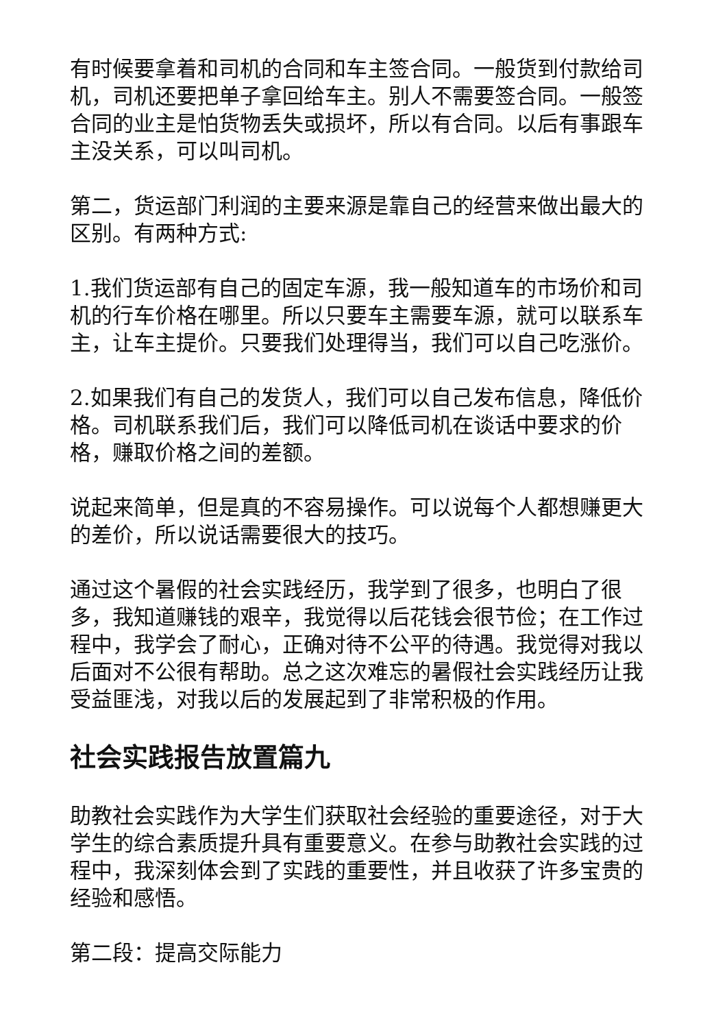有时候要拿着和司机的合同和车主签合同。一般货到付款给司机，司机还要把单子拿回给车主。别人不需要签合同。一般签合同的业主是怕货物丢失或损坏，所以有合同。以后有事跟车主没关系，可以叫司机。
第二，货运部门利润的主要来源是靠自己的经营来做出最大的区别。有两种方式:
1.我们货运部有自己的固定车源，我一般知道车的市场价和司机的行车价格在哪里。所以只要车主需要车源，就可以联系车主，让车主提价。只要我们处理得当，我们可以自己吃涨价。
2.如果我们有自己的发货人，我们可以自己发布信息，降低价格。司机联系我们后，我们可以降低司机在谈话中要求的价格，赚取价格之间的差额。
说起来简单，但是真的不容易操作。可以说每个人都想赚更大的差价，所以说话需要很大的技巧。
通过这个暑假的社会实践经历，我学到了很多，也明白了很多，我知道赚钱的艰辛，我觉得以后花钱会很节俭；在工作过程中，我学会了耐心，正确对待不公平的待遇。我觉得对我以后面对不公很有帮助。总之这次难忘的暑假社会实践经历让我受益匪浅，对我以后的发展起到了非常积极的作用。
社会实践报告放置篇九
助教社会实践作为大学生们获取社会经验的重要途径，对于大学生的综合素质提升具有重要意义。在参与助教社会实践的过程中，我深刻体会到了实践的重要性，并且收获了许多宝贵的经验和感悟。
第二段：提高交际能力